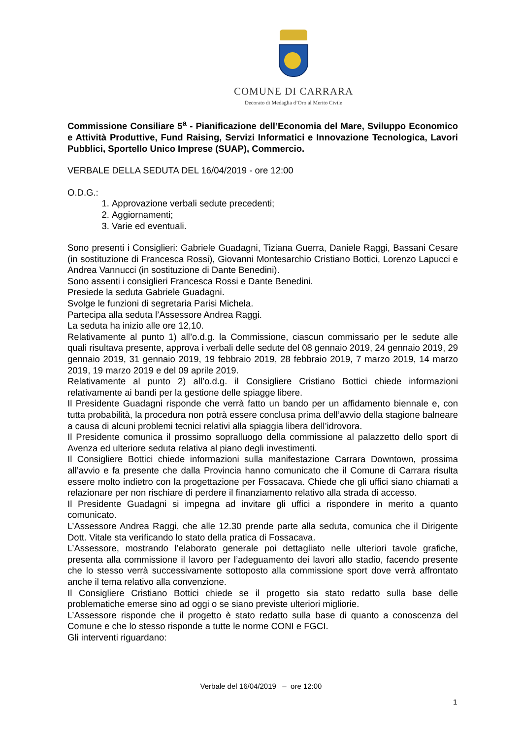COMUNE DI CARRARA
Decorato di Medaglia d’Oro al Merito Civile
Commissione Consiliare 5<sup>a</sup> - Pianificazione dell’Economia del Mare, Sviluppo Economico e Attività Produttive, Fund Raising, Servizi Informatici e Innovazione Tecnologica, Lavori Pubblici, Sportello Unico Imprese (SUAP), Commercio.
VERBALE DELLA SEDUTA DEL 16/04/2019 - ore 12:00
O.D.G.:
1. Approvazione verbali sedute precedenti;
2. Aggiornamenti;
3. Varie ed eventuali.
Sono presenti i Consiglieri: Gabriele Guadagni, Tiziana Guerra, Daniele Raggi, Bassani Cesare (in sostituzione di Francesca Rossi), Giovanni Montesarchio Cristiano Bottici, Lorenzo Lapucci e Andrea Vannucci (in sostituzione di Dante Benedini).
Sono assenti i consiglieri Francesca Rossi e Dante Benedini.
Presiede la seduta Gabriele Guadagni.
Svolge le funzioni di segretaria Parisi Michela.
Partecipa alla seduta l’Assessore Andrea Raggi.
La seduta ha inizio alle ore 12,10.
Relativamente al punto 1) all’o.d.g. la Commissione, ciascun commissario per le sedute alle quali risultava presente, approva i verbali delle sedute del 08 gennaio 2019, 24 gennaio 2019, 29 gennaio 2019, 31 gennaio 2019, 19 febbraio 2019, 28 febbraio 2019, 7 marzo 2019, 14 marzo 2019, 19 marzo 2019 e del 09 aprile 2019.
Relativamente al punto 2) all’o.d.g. il Consigliere Cristiano Bottici chiede informazioni relativamente ai bandi per la gestione delle spiagge libere.
Il Presidente Guadagni risponde che verrà fatto un bando per un affidamento biennale e, con tutta probabilità, la procedura non potrà essere conclusa prima dell’avvio della stagione balneare a causa di alcuni problemi tecnici relativi alla spiaggia libera dell’idrovora.
Il Presidente comunica il prossimo sopralluogo della commissione al palazzetto dello sport di Avenza ed ulteriore seduta relativa al piano degli investimenti.
Il Consigliere Bottici chiede informazioni sulla manifestazione Carrara Downtown, prossima all’avvio e fa presente che dalla Provincia hanno comunicato che il Comune di Carrara risulta essere molto indietro con la progettazione per Fossacava. Chiede che gli uffici siano chiamati a relazionare per non rischiare di perdere il finanziamento relativo alla strada di accesso.
Il Presidente Guadagni si impegna ad invitare gli uffici a rispondere in merito a quanto comunicato.
L’Assessore Andrea Raggi, che alle 12.30 prende parte alla seduta, comunica che il Dirigente Dott. Vitale sta verificando lo stato della pratica di Fossacava.
L’Assessore, mostrando l’elaborato generale poi dettagliato nelle ulteriori tavole grafiche, presenta alla commissione il lavoro per l’adeguamento dei lavori allo stadio, facendo presente che lo stesso verrà successivamente sottoposto alla commissione sport dove verrà affrontato anche il tema relativo alla convenzione.
Il Consigliere Cristiano Bottici chiede se il progetto sia stato redatto sulla base delle problematiche emerse sino ad oggi o se siano previste ulteriori migliorie.
L’Assessore risponde che il progetto è stato redatto sulla base di quanto a conoscenza del Comune e che lo stesso risponde a tutte le norme CONI e FGCI.
Gli interventi riguardano:
Verbale del 16/04/2019 – ore 12:00
1